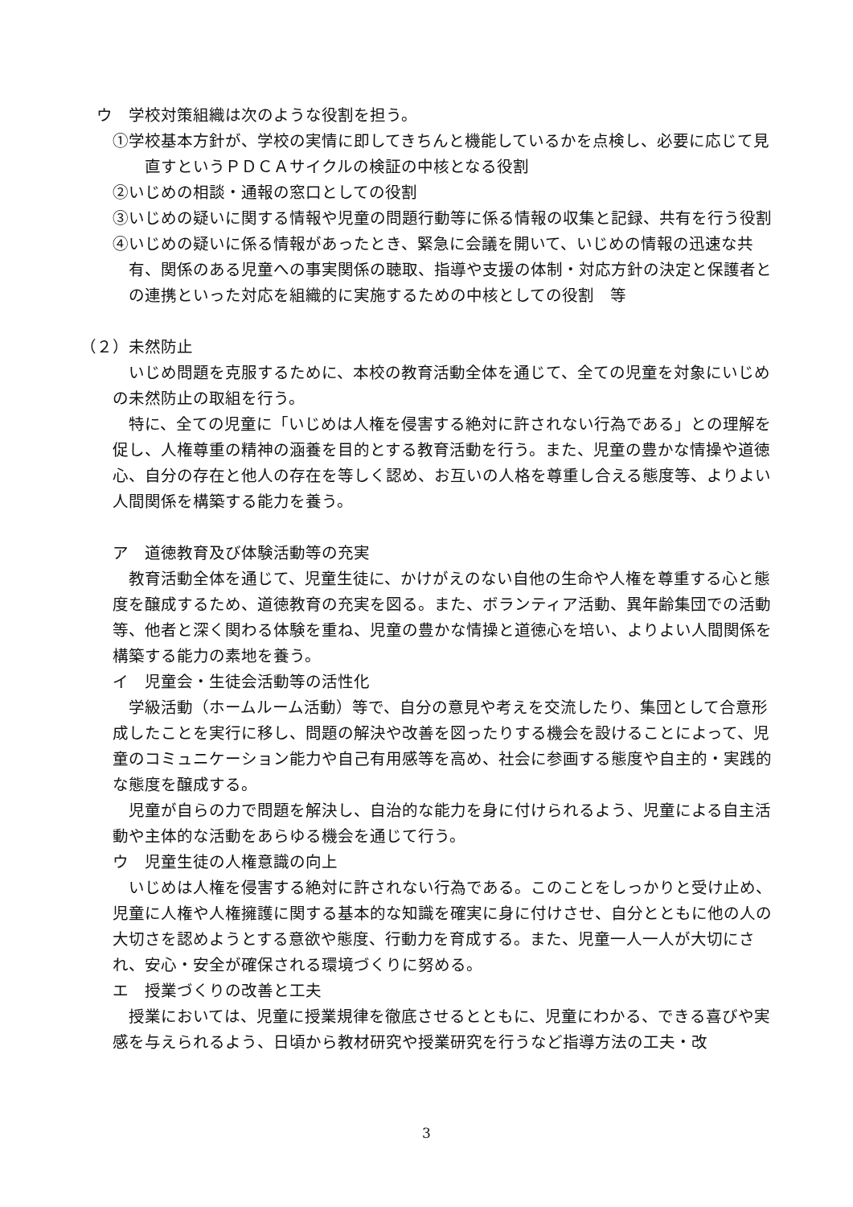ウ　学校対策組織は次のような役割を担う。
①学校基本方針が、学校の実情に即してきちんと機能しているかを点検し、必要に応じて見直すというＰＤＣＡサイクルの検証の中核となる役割
②いじめの相談・通報の窓口としての役割
③いじめの疑いに関する情報や児童の問題行動等に係る情報の収集と記録、共有を行う役割
④いじめの疑いに係る情報があったとき、緊急に会議を開いて、いじめの情報の迅速な共有、関係のある児童への事実関係の聴取、指導や支援の体制・対応方針の決定と保護者との連携といった対応を組織的に実施するための中核としての役割　等
（２）未然防止
いじめ問題を克服するために、本校の教育活動全体を通じて、全ての児童を対象にいじめの未然防止の取組を行う。
特に、全ての児童に「いじめは人権を侵害する絶対に許されない行為である」との理解を促し、人権尊重の精神の涵養を目的とする教育活動を行う。また、児童の豊かな情操や道徳心、自分の存在と他人の存在を等しく認め、お互いの人格を尊重し合える態度等、よりよい人間関係を構築する能力を養う。
ア　道徳教育及び体験活動等の充実
教育活動全体を通じて、児童生徒に、かけがえのない自他の生命や人権を尊重する心と態度を醸成するため、道徳教育の充実を図る。また、ボランティア活動、異年齢集団での活動等、他者と深く関わる体験を重ね、児童の豊かな情操と道徳心を培い、よりよい人間関係を構築する能力の素地を養う。
イ　児童会・生徒会活動等の活性化
学級活動（ホームルーム活動）等で、自分の意見や考えを交流したり、集団として合意形成したことを実行に移し、問題の解決や改善を図ったりする機会を設けることによって、児童のコミュニケーション能力や自己有用感等を高め、社会に参画する態度や自主的・実践的な態度を醸成する。
児童が自らの力で問題を解決し、自治的な能力を身に付けられるよう、児童による自主活動や主体的な活動をあらゆる機会を通じて行う。
ウ　児童生徒の人権意識の向上
いじめは人権を侵害する絶対に許されない行為である。このことをしっかりと受け止め、児童に人権や人権擁護に関する基本的な知識を確実に身に付けさせ、自分とともに他の人の大切さを認めようとする意欲や態度、行動力を育成する。また、児童一人一人が大切にされ、安心・安全が確保される環境づくりに努める。
エ　授業づくりの改善と工夫
授業においては、児童に授業規律を徹底させるとともに、児童にわかる、できる喜びや実感を与えられるよう、日頃から教材研究や授業研究を行うなど指導方法の工夫・改
3